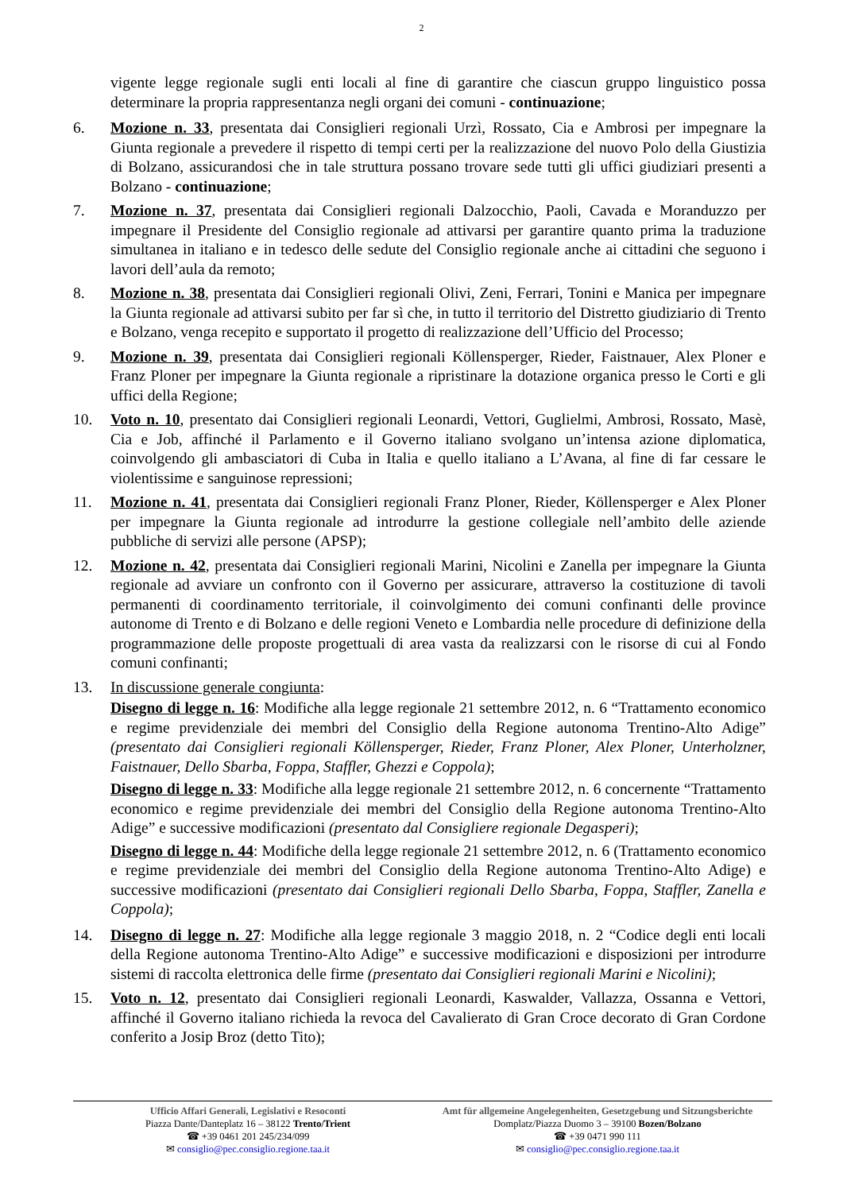2
vigente legge regionale sugli enti locali al fine di garantire che ciascun gruppo linguistico possa determinare la propria rappresentanza negli organi dei comuni - continuazione;
6. Mozione n. 33, presentata dai Consiglieri regionali Urzì, Rossato, Cia e Ambrosi per impegnare la Giunta regionale a prevedere il rispetto di tempi certi per la realizzazione del nuovo Polo della Giustizia di Bolzano, assicurandosi che in tale struttura possano trovare sede tutti gli uffici giudiziari presenti a Bolzano - continuazione;
7. Mozione n. 37, presentata dai Consiglieri regionali Dalzocchio, Paoli, Cavada e Moranduzzo per impegnare il Presidente del Consiglio regionale ad attivarsi per garantire quanto prima la traduzione simultanea in italiano e in tedesco delle sedute del Consiglio regionale anche ai cittadini che seguono i lavori dell’aula da remoto;
8. Mozione n. 38, presentata dai Consiglieri regionali Olivi, Zeni, Ferrari, Tonini e Manica per impegnare la Giunta regionale ad attivarsi subito per far sì che, in tutto il territorio del Distretto giudiziario di Trento e Bolzano, venga recepito e supportato il progetto di realizzazione dell’Ufficio del Processo;
9. Mozione n. 39, presentata dai Consiglieri regionali Köllensperger, Rieder, Faistnauer, Alex Ploner e Franz Ploner per impegnare la Giunta regionale a ripristinare la dotazione organica presso le Corti e gli uffici della Regione;
10. Voto n. 10, presentato dai Consiglieri regionali Leonardi, Vettori, Guglielmi, Ambrosi, Rossato, Masè, Cia e Job, affinché il Parlamento e il Governo italiano svolgano un’intensa azione diplomatica, coinvolgendo gli ambasciatori di Cuba in Italia e quello italiano a L’Avana, al fine di far cessare le violentissime e sanguinose repressioni;
11. Mozione n. 41, presentata dai Consiglieri regionali Franz Ploner, Rieder, Köllensperger e Alex Ploner per impegnare la Giunta regionale ad introdurre la gestione collegiale nell’ambito delle aziende pubbliche di servizi alle persone (APSP);
12. Mozione n. 42, presentata dai Consiglieri regionali Marini, Nicolini e Zanella per impegnare la Giunta regionale ad avviare un confronto con il Governo per assicurare, attraverso la costituzione di tavoli permanenti di coordinamento territoriale, il coinvolgimento dei comuni confinanti delle province autonome di Trento e di Bolzano e delle regioni Veneto e Lombardia nelle procedure di definizione della programmazione delle proposte progettuali di area vasta da realizzarsi con le risorse di cui al Fondo comuni confinanti;
13. In discussione generale congiunta:
Disegno di legge n. 16: Modifiche alla legge regionale 21 settembre 2012, n. 6 “Trattamento economico e regime previdenziale dei membri del Consiglio della Regione autonoma Trentino-Alto Adige” (presentato dai Consiglieri regionali Köllensperger, Rieder, Franz Ploner, Alex Ploner, Unterholzner, Faistnauer, Dello Sbarba, Foppa, Staffler, Ghezzi e Coppola);
Disegno di legge n. 33: Modifiche alla legge regionale 21 settembre 2012, n. 6 concernente “Trattamento economico e regime previdenziale dei membri del Consiglio della Regione autonoma Trentino-Alto Adige” e successive modificazioni (presentato dal Consigliere regionale Degasperi);
Disegno di legge n. 44: Modifiche della legge regionale 21 settembre 2012, n. 6 (Trattamento economico e regime previdenziale dei membri del Consiglio della Regione autonoma Trentino-Alto Adige) e successive modificazioni (presentato dai Consiglieri regionali Dello Sbarba, Foppa, Staffler, Zanella e Coppola);
14. Disegno di legge n. 27: Modifiche alla legge regionale 3 maggio 2018, n. 2 “Codice degli enti locali della Regione autonoma Trentino-Alto Adige” e successive modificazioni e disposizioni per introdurre sistemi di raccolta elettronica delle firme (presentato dai Consiglieri regionali Marini e Nicolini);
15. Voto n. 12, presentato dai Consiglieri regionali Leonardi, Kaswalder, Vallazza, Ossanna e Vettori, affinché il Governo italiano richieda la revoca del Cavalierato di Gran Croce decorato di Gran Cordone conferito a Josip Broz (detto Tito);
Ufficio Affari Generali, Legislativi e Resoconti
Piazza Dante/Danteplatz 16 – 38122 Trento/Trient
☎ +39 0461 201 245/234/099
✉ consiglio@pec.consiglio.regione.taa.it
Amt für allgemeine Angelegenheiten, Gesetzgebung und Sitzungsberichte
Domplatz/Piazza Duomo 3 – 39100 Bozen/Bolzano
☎ +39 0471 990 111
✉ consiglio@pec.consiglio.regione.taa.it